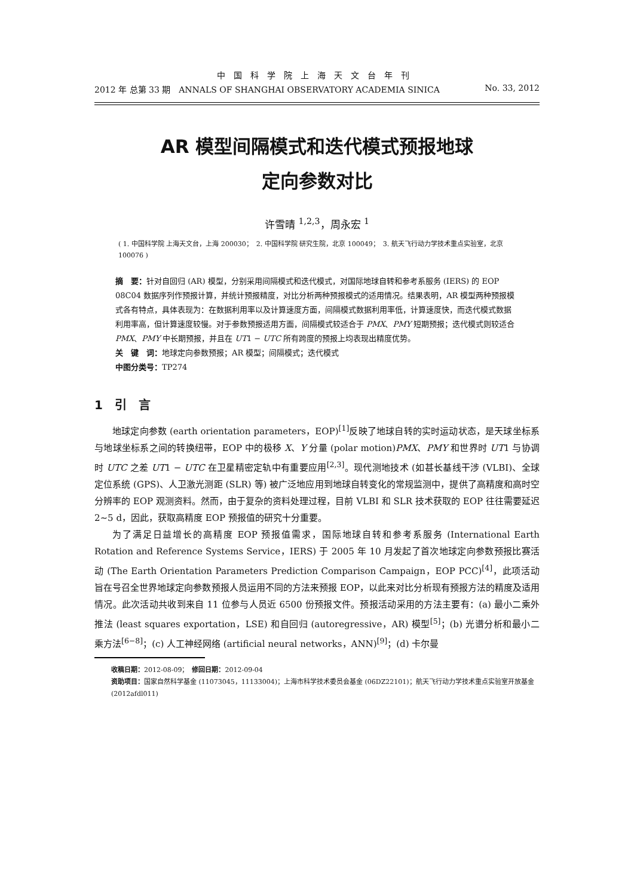中国科学院上海天文台年刊
2012 年 总第 33 期　ANNALS OF SHANGHAI OBSERVATORY ACADEMIA SINICA No. 33, 2012
AR 模型间隔模式和迭代模式预报地球
定向参数对比
许雪晴 <sup>1,2,3</sup>，周永宏 <sup>1</sup>
( 1. 中国科学院 上海天文台，上海 200030；　2. 中国科学院 研究生院，北京 100049；　3. 航天飞行动力学技术重点实验室，北京 100076 )
摘　要：针对自回归 (AR) 模型，分别采用间隔模式和迭代模式，对国际地球自转和参考系服务 (IERS) 的 EOP 08C04 数据序列作预报计算，并统计预报精度，对比分析两种预报模式的适用情况。结果表明，AR 模型两种预报模式各有特点，具体表现为：在数据利用率以及计算速度方面，间隔模式数据利用率低，计算速度快，而迭代模式数据利用率高，但计算速度较慢。对于参数预报适用方面，间隔模式较适合于 PMX、PMY 短期预报；迭代模式则较适合 PMX、PMY 中长期预报，并且在 UT1 − UTC 所有跨度的预报上均表现出精度优势。
关　键　词：地球定向参数预报；AR 模型；间隔模式；迭代模式
中图分类号：TP274
1　引　言
地球定向参数 (earth orientation parameters，EOP)<sup>[1]</sup>反映了地球自转的实时运动状态，是天球坐标系与地球坐标系之间的转换纽带，EOP 中的极移 X、Y 分量 (polar motion)PMX、PMY 和世界时 UT1 与协调时 UTC 之差 UT1 − UTC 在卫星精密定轨中有重要应用<sup>[2,3]</sup>。现代测地技术 (如甚长基线干涉 (VLBI)、全球定位系统 (GPS)、人卫激光测距 (SLR) 等) 被广泛地应用到地球自转变化的常规监测中，提供了高精度和高时空分辨率的 EOP 观测资料。然而，由于复杂的资料处理过程，目前 VLBI 和 SLR 技术获取的 EOP 往往需要延迟 2∼5 d，因此，获取高精度 EOP 预报值的研究十分重要。
为了满足日益增长的高精度 EOP 预报值需求，国际地球自转和参考系服务 (International Earth Rotation and Reference Systems Service，IERS) 于 2005 年 10 月发起了首次地球定向参数预报比赛活动 (The Earth Orientation Parameters Prediction Comparison Campaign，EOP PCC)<sup>[4]</sup>，此项活动旨在号召全世界地球定向参数预报人员运用不同的方法来预报 EOP，以此来对比分析现有预报方法的精度及适用情况。此次活动共收到来自 11 位参与人员近 6500 份预报文件。预报活动采用的方法主要有：(a) 最小二乘外推法 (least squares exportation，LSE) 和自回归 (autoregressive，AR) 模型<sup>[5]</sup>；(b) 光谱分析和最小二乘方法<sup>[6−8]</sup>；(c) 人工神经网络 (artificial neural networks，ANN)<sup>[9]</sup>；(d) 卡尔曼
收稿日期：2012-08-09；　修回日期：2012-09-04
资助项目：国家自然科学基金 (11073045，11133004)；上海市科学技术委员会基金 (06DZ22101)；航天飞行动力学技术重点实验室开放基金 (2012afdl011)